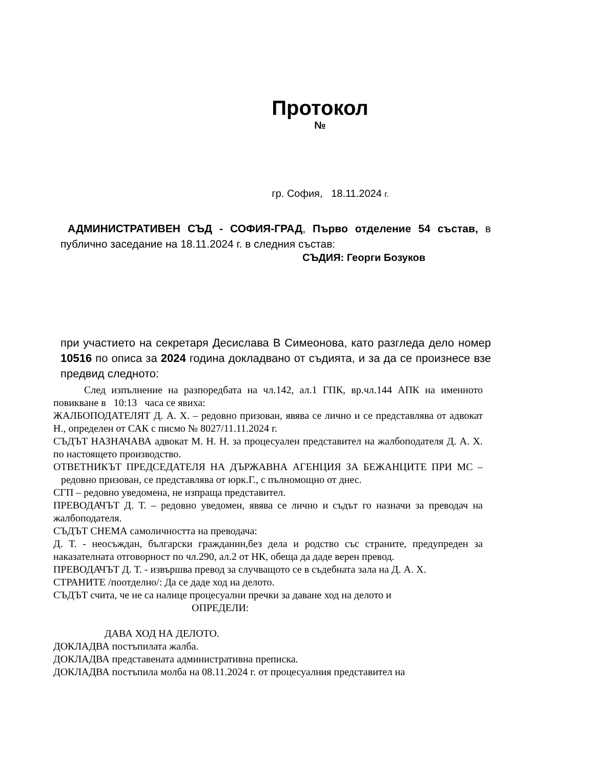Протокол
№
гр. София, 18.11.2024 г.
АДМИНИСТРАТИВЕН СЪД - СОФИЯ-ГРАД, Първо отделение 54 състав, в публично заседание на 18.11.2024 г. в следния състав:
СЪДИЯ: Георги Бозуков
при участието на секретаря Десислава В Симеонова, като разгледа дело номер 10516 по описа за 2024 година докладвано от съдията, и за да се произнесе взе предвид следното:
След изпълнение на разпоредбата на чл.142, ал.1 ГПК, вр.чл.144 АПК на именното повикване в 10:13 часа се явиха:
ЖАЛБОПОДАТЕЛЯТ Д. А. Х. – редовно призован, явява се лично и се представлява от адвокат Н., определен от САК с писмо № 8027/11.11.2024 г.
СЪДЪТ НАЗНАЧАВА адвокат М. Н. Н. за процесуален представител на жалбоподателя Д. А. Х. по настоящето производство.
ОТВЕТНИКЪТ ПРЕДСЕДАТЕЛЯ НА ДЪРЖАВНА АГЕНЦИЯ ЗА БЕЖАНЦИТЕ ПРИ МС – редовно призован, се представлява от юрк.Г., с пълномощно от днес.
СГП – редовно уведомена, не изпраща представител.
ПРЕВОДАЧЪТ Д. Т. – редовно уведомен, явява се лично и съдът го назначи за преводач на жалбоподателя.
СЪДЪТ СНЕМА самоличността на преводача:
Д. Т. - неосъждан, български гражданин,без дела и родство със страните, предупреден за наказателната отговорност по чл.290, ал.2 от НК, обеща да даде верен превод.
ПРЕВОДАЧЪТ Д. Т. - извършва превод за случващото се в съдебната зала на Д. А. Х.
СТРАНИТЕ /поотделно/: Да се даде ход на делото.
СЪДЪТ счита, че не са налице процесуални пречки за даване ход на делото и
ОПРЕДЕЛИ:
ДАВА ХОД НА ДЕЛОТО.
ДОКЛАДВА постъпилата жалба.
ДОКЛАДВА представената административна преписка.
ДОКЛАДВА постъпила молба на 08.11.2024 г. от процесуалния представител на